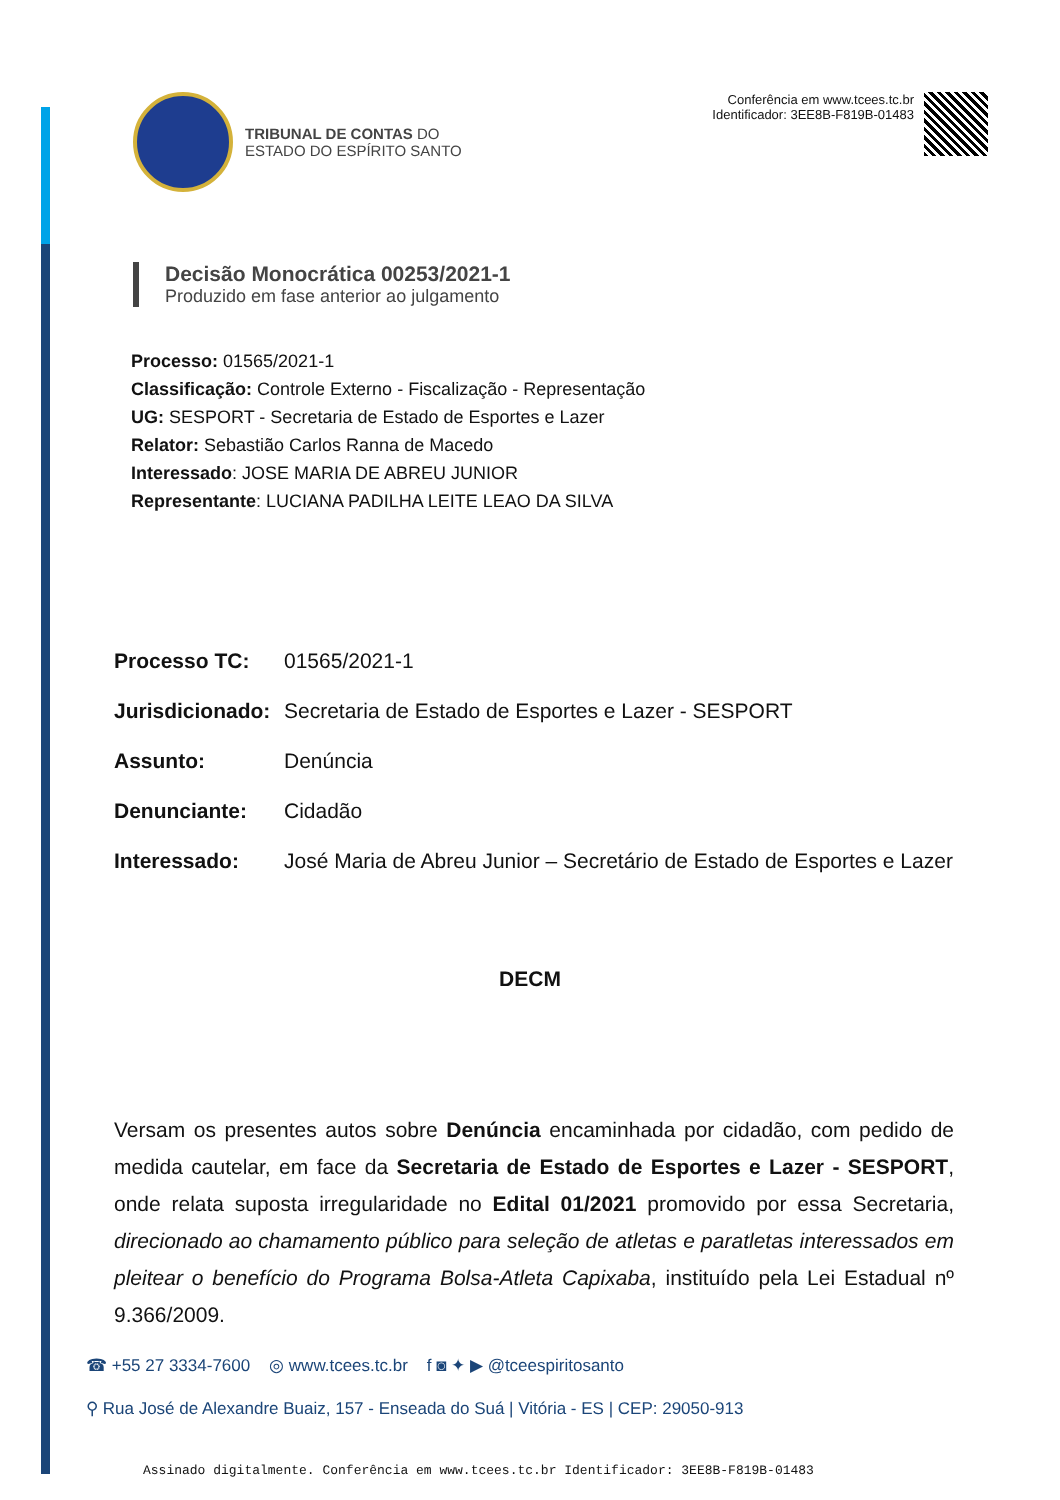TRIBUNAL DE CONTAS DO
ESTADO DO ESPÍRITO SANTO
Conferência em www.tcees.tc.br
Identificador: 3EE8B-F819B-01483
Decisão Monocrática 00253/2021-1
Produzido em fase anterior ao julgamento
Processo: 01565/2021-1
Classificação: Controle Externo - Fiscalização - Representação
UG: SESPORT - Secretaria de Estado de Esportes e Lazer
Relator: Sebastião Carlos Ranna de Macedo
Interessado: JOSE MARIA DE ABREU JUNIOR
Representante: LUCIANA PADILHA LEITE LEAO DA SILVA
Processo TC: 01565/2021-1
Jurisdicionado: Secretaria de Estado de Esportes e Lazer - SESPORT
Assunto: Denúncia
Denunciante: Cidadão
Interessado: José Maria de Abreu Junior – Secretário de Estado de Esportes e Lazer
DECM
Versam os presentes autos sobre Denúncia encaminhada por cidadão, com pedido de medida cautelar, em face da Secretaria de Estado de Esportes e Lazer - SESPORT, onde relata suposta irregularidade no Edital 01/2021 promovido por essa Secretaria, direcionado ao chamamento público para seleção de atletas e paratletas interessados em pleitear o benefício do Programa Bolsa-Atleta Capixaba, instituído pela Lei Estadual nº 9.366/2009.
☎ +55 27 3334-7600 ◎ www.tcees.tc.br f ◙ ✦ ▶ @tceespiritosanto
⚲ Rua José de Alexandre Buaiz, 157 - Enseada do Suá | Vitória - ES | CEP: 29050-913
Assinado digitalmente. Conferência em www.tcees.tc.br Identificador: 3EE8B-F819B-01483